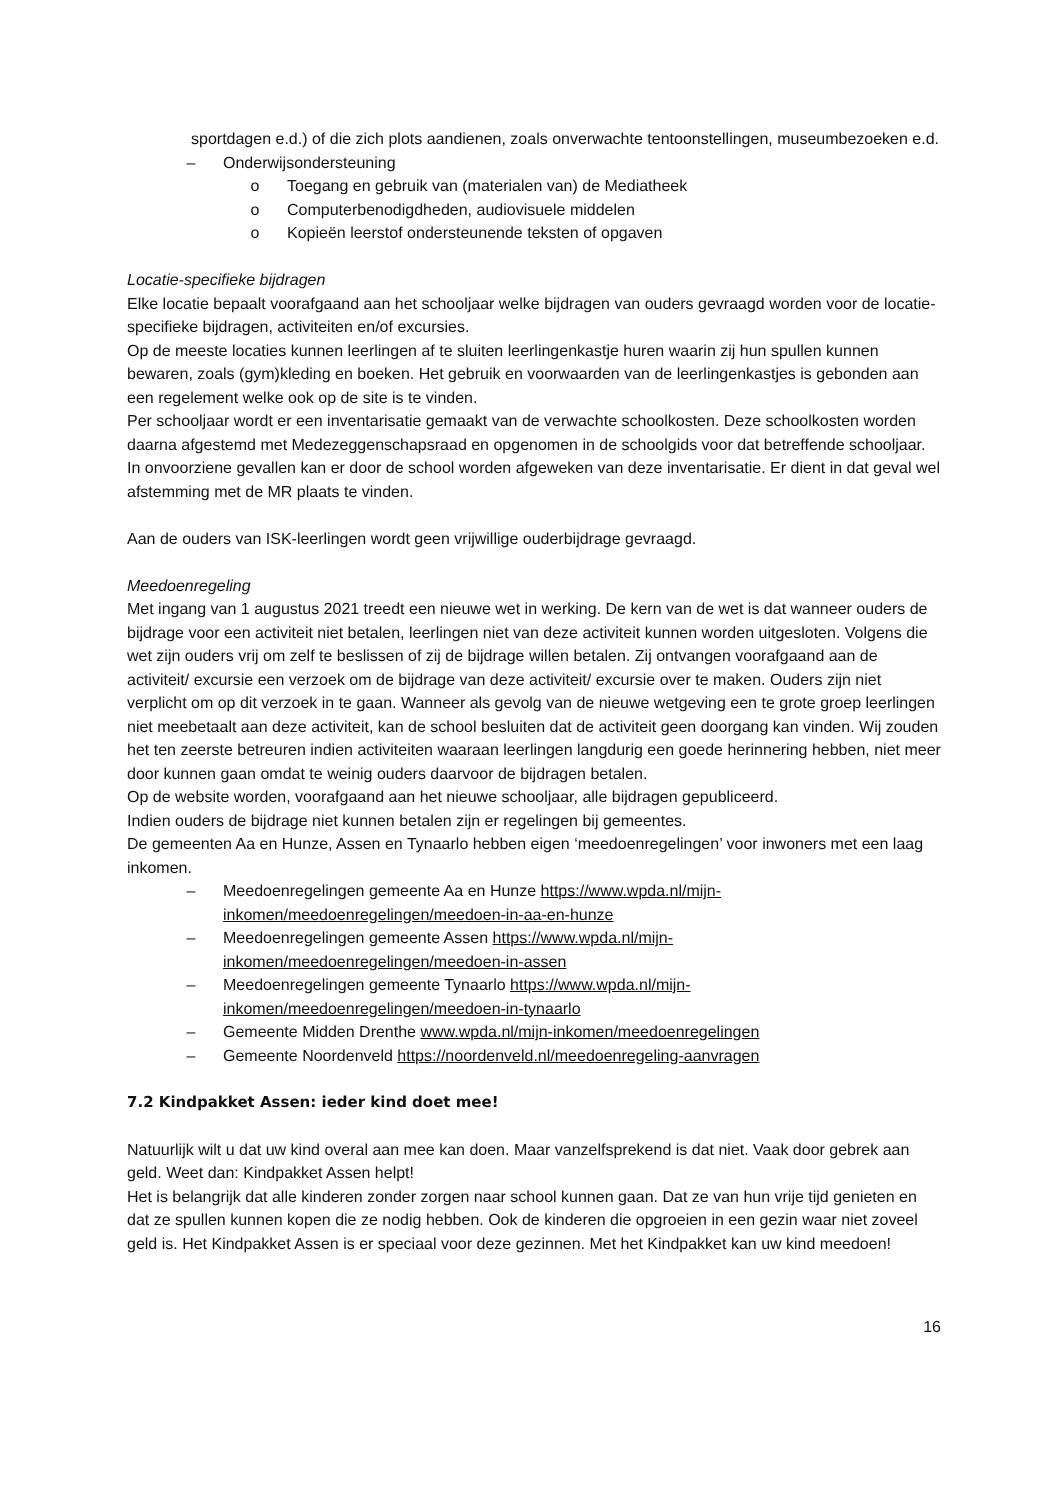sportdagen e.d.) of die zich plots aandienen, zoals onverwachte tentoonstellingen, museumbezoeken e.d.
– Onderwijsondersteuning
o Toegang en gebruik van (materialen van) de Mediatheek
o Computerbenodigdheden, audiovisuele middelen
o Kopieën leerstof ondersteunende teksten of opgaven
Locatie-specifieke bijdragen
Elke locatie bepaalt voorafgaand aan het schooljaar welke bijdragen van ouders gevraagd worden voor de locatie-specifieke bijdragen, activiteiten en/of excursies.
Op de meeste locaties kunnen leerlingen af te sluiten leerlingenkastje huren waarin zij hun spullen kunnen bewaren, zoals (gym)kleding en boeken. Het gebruik en voorwaarden van de leerlingenkastjes is gebonden aan een regelement welke ook op de site is te vinden.
Per schooljaar wordt er een inventarisatie gemaakt van de verwachte schoolkosten. Deze schoolkosten worden daarna afgestemd met Medezeggenschapsraad en opgenomen in de schoolgids voor dat betreffende schooljaar.
In onvoorziene gevallen kan er door de school worden afgeweken van deze inventarisatie. Er dient in dat geval wel afstemming met de MR plaats te vinden.
Aan de ouders van ISK-leerlingen wordt geen vrijwillige ouderbijdrage gevraagd.
Meedoenregeling
Met ingang van 1 augustus 2021 treedt een nieuwe wet in werking. De kern van de wet is dat wanneer ouders de bijdrage voor een activiteit niet betalen, leerlingen niet van deze activiteit kunnen worden uitgesloten. Volgens die wet zijn ouders vrij om zelf te beslissen of zij de bijdrage willen betalen. Zij ontvangen voorafgaand aan de activiteit/ excursie een verzoek om de bijdrage van deze activiteit/ excursie over te maken. Ouders zijn niet verplicht om op dit verzoek in te gaan. Wanneer als gevolg van de nieuwe wetgeving een te grote groep leerlingen niet meebetaalt aan deze activiteit, kan de school besluiten dat de activiteit geen doorgang kan vinden. Wij zouden het ten zeerste betreuren indien activiteiten waaraan leerlingen langdurig een goede herinnering hebben, niet meer door kunnen gaan omdat te weinig ouders daarvoor de bijdragen betalen.
Op de website worden, voorafgaand aan het nieuwe schooljaar, alle bijdragen gepubliceerd.
Indien ouders de bijdrage niet kunnen betalen zijn er regelingen bij gemeentes.
De gemeenten Aa en Hunze, Assen en Tynaarlo hebben eigen ‘meedoenregelingen’ voor inwoners met een laag inkomen.
– Meedoenregelingen gemeente Aa en Hunze https://www.wpda.nl/mijn-inkomen/meedoenregelingen/meedoen-in-aa-en-hunze
– Meedoenregelingen gemeente Assen https://www.wpda.nl/mijn-inkomen/meedoenregelingen/meedoen-in-assen
– Meedoenregelingen gemeente Tynaarlo https://www.wpda.nl/mijn-inkomen/meedoenregelingen/meedoen-in-tynaarlo
– Gemeente Midden Drenthe www.wpda.nl/mijn-inkomen/meedoenregelingen
– Gemeente Noordenveld https://noordenveld.nl/meedoenregeling-aanvragen
7.2 Kindpakket Assen: ieder kind doet mee!
Natuurlijk wilt u dat uw kind overal aan mee kan doen. Maar vanzelfsprekend is dat niet. Vaak door gebrek aan geld. Weet dan: Kindpakket Assen helpt!
Het is belangrijk dat alle kinderen zonder zorgen naar school kunnen gaan. Dat ze van hun vrije tijd genieten en dat ze spullen kunnen kopen die ze nodig hebben. Ook de kinderen die opgroeien in een gezin waar niet zoveel geld is. Het Kindpakket Assen is er speciaal voor deze gezinnen. Met het Kindpakket kan uw kind meedoen!
16